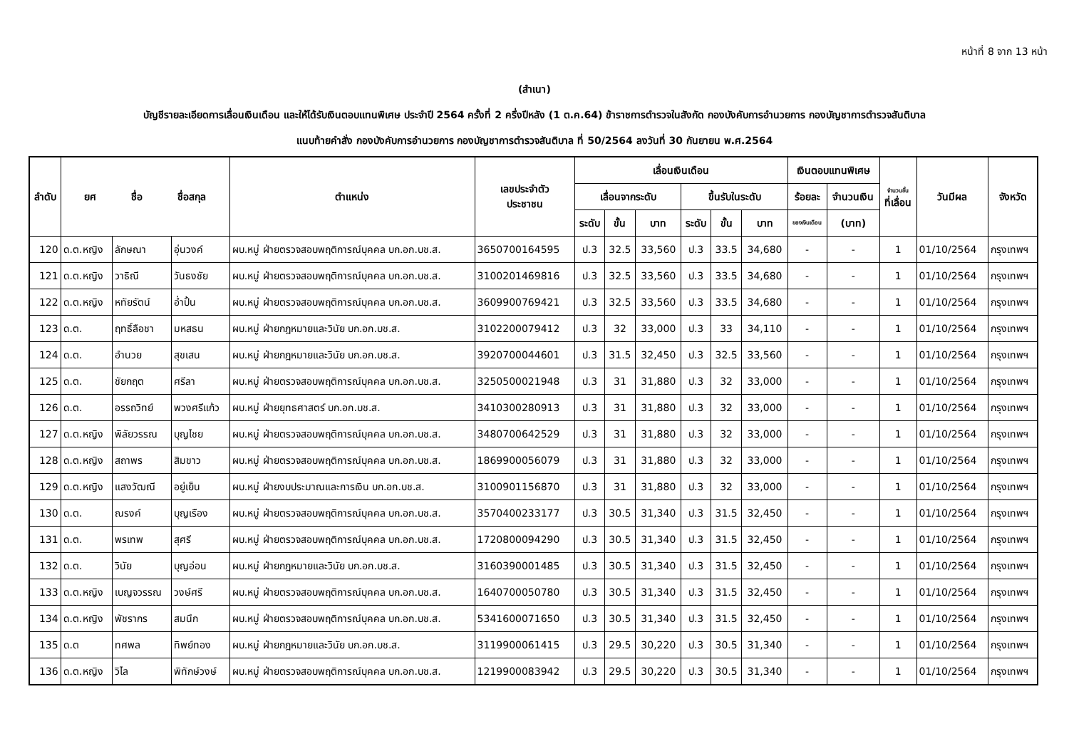หน้าที่ 8 จาก 13 หน้า
(สำเนา)
บัญชีรายละเอียดการเลื่อนเงินเดือน และให้ได้รับเงินตอบแทนพิเศษ ประจำปี 2564 ครั้งที่ 2 ครึ่งปีหลัง (1 ต.ค.64) ข้าราชการตำรวจในสังกัด กองบังคับการอำนวยการ กองบัญชาการตำรวจสันติบาล
แนบท้ายคำสั่ง กองบังคับการอำนวยการ กองบัญชาการตำรวจสันติบาล ที่ 50/2564 ลงวันที่ 30 กันยายน พ.ศ.2564
| ลำดับ | ยศ ชื่อ ชื่อสกุล | | | ตำแหน่ง | เลขประจำตัว ประชาชน | เลื่อนเงินเดือน | | | | | | เงินตอบแทนพิเศษ | | จำนวนขั้น ที่เลื่อน | วันมีผล | จังหวัด |
| --- | --- | --- | --- | --- | --- | --- | --- | --- | --- | --- | --- | --- | --- | --- | --- | --- |
| | | | | | | เลื่อนจากระดับ | | | ขึ้นรับในระดับ | | | ร้อยละ | จำนวนเงิน | | | |
| | | | | | | ระดับ | ขั้น | บาท | ระดับ | ขั้น | บาท | ของเงินเดือน | (บาท) | | | |
| 120 | ด.ต.หญิง | ลักษณา | อุ่นวงค์ | ผบ.หมู่ ฝ่ายตรวจสอบพฤติการณ์บุคคล บก.อก.บช.ส. | 3650700164595 | ป.3 | 32.5 | 33,560 | ป.3 | 33.5 | 34,680 | - | - | 1 | 01/10/2564 | กรุงเทพฯ |
| 121 | ด.ต.หญิง | วาธิณี | วันธงชัย | ผบ.หมู่ ฝ่ายตรวจสอบพฤติการณ์บุคคล บก.อก.บช.ส. | 3100201469816 | ป.3 | 32.5 | 33,560 | ป.3 | 33.5 | 34,680 | - | - | 1 | 01/10/2564 | กรุงเทพฯ |
| 122 | ด.ต.หญิง | หทัยรัตน์ | อ่ำปั้น | ผบ.หมู่ ฝ่ายตรวจสอบพฤติการณ์บุคคล บก.อก.บช.ส. | 3609900769421 | ป.3 | 32.5 | 33,560 | ป.3 | 33.5 | 34,680 | - | - | 1 | 01/10/2564 | กรุงเทพฯ |
| 123 | ด.ต. | ฤทธิ์ลือชา | มหสธน | ผบ.หมู่ ฝ่ายกฎหมายและวินัย บก.อก.บช.ส. | 3102200079412 | ป.3 | 32 | 33,000 | ป.3 | 33 | 34,110 | - | - | 1 | 01/10/2564 | กรุงเทพฯ |
| 124 | ด.ต. | อำนวย | สุขเสน | ผบ.หมู่ ฝ่ายกฎหมายและวินัย บก.อก.บช.ส. | 3920700044601 | ป.3 | 31.5 | 32,450 | ป.3 | 32.5 | 33,560 | - | - | 1 | 01/10/2564 | กรุงเทพฯ |
| 125 | ด.ต. | ชัยกฤต | ศรีลา | ผบ.หมู่ ฝ่ายตรวจสอบพฤติการณ์บุคคล บก.อก.บช.ส. | 3250500021948 | ป.3 | 31 | 31,880 | ป.3 | 32 | 33,000 | - | - | 1 | 01/10/2564 | กรุงเทพฯ |
| 126 | ด.ต. | อรรถวิทย์ | พวงศรีแก้ว | ผบ.หมู่ ฝ่ายยุทธศาสตร์ บก.อก.บช.ส. | 3410300280913 | ป.3 | 31 | 31,880 | ป.3 | 32 | 33,000 | - | - | 1 | 01/10/2564 | กรุงเทพฯ |
| 127 | ด.ต.หญิง | พิลัยวรรณ | บุญไชย | ผบ.หมู่ ฝ่ายตรวจสอบพฤติการณ์บุคคล บก.อก.บช.ส. | 3480700642529 | ป.3 | 31 | 31,880 | ป.3 | 32 | 33,000 | - | - | 1 | 01/10/2564 | กรุงเทพฯ |
| 128 | ด.ต.หญิง | สถาพร | สิมขาว | ผบ.หมู่ ฝ่ายตรวจสอบพฤติการณ์บุคคล บก.อก.บช.ส. | 1869900056079 | ป.3 | 31 | 31,880 | ป.3 | 32 | 33,000 | - | - | 1 | 01/10/2564 | กรุงเทพฯ |
| 129 | ด.ต.หญิง | แสงวัฒณี | อยู่เย็น | ผบ.หมู่ ฝ่ายงบประมาณและการเงิน บก.อก.บช.ส. | 3100901156870 | ป.3 | 31 | 31,880 | ป.3 | 32 | 33,000 | - | - | 1 | 01/10/2564 | กรุงเทพฯ |
| 130 | ด.ต. | ณรงค์ | บุญเรือง | ผบ.หมู่ ฝ่ายตรวจสอบพฤติการณ์บุคคล บก.อก.บช.ส. | 3570400233177 | ป.3 | 30.5 | 31,340 | ป.3 | 31.5 | 32,450 | - | - | 1 | 01/10/2564 | กรุงเทพฯ |
| 131 | ด.ต. | พรเทพ | สุศรี | ผบ.หมู่ ฝ่ายตรวจสอบพฤติการณ์บุคคล บก.อก.บช.ส. | 1720800094290 | ป.3 | 30.5 | 31,340 | ป.3 | 31.5 | 32,450 | - | - | 1 | 01/10/2564 | กรุงเทพฯ |
| 132 | ด.ต. | วินัย | บุญอ่อน | ผบ.หมู่ ฝ่ายกฎหมายและวินัย บก.อก.บช.ส. | 3160390001485 | ป.3 | 30.5 | 31,340 | ป.3 | 31.5 | 32,450 | - | - | 1 | 01/10/2564 | กรุงเทพฯ |
| 133 | ด.ต.หญิง | เบญจวรรณ | วงษ์ศรี | ผบ.หมู่ ฝ่ายตรวจสอบพฤติการณ์บุคคล บก.อก.บช.ส. | 1640700050780 | ป.3 | 30.5 | 31,340 | ป.3 | 31.5 | 32,450 | - | - | 1 | 01/10/2564 | กรุงเทพฯ |
| 134 | ด.ต.หญิง | พัชรากร | สมนึก | ผบ.หมู่ ฝ่ายตรวจสอบพฤติการณ์บุคคล บก.อก.บช.ส. | 5341600071650 | ป.3 | 30.5 | 31,340 | ป.3 | 31.5 | 32,450 | - | - | 1 | 01/10/2564 | กรุงเทพฯ |
| 135 | ด.ต | ทศพล | ทิพย์ทอง | ผบ.หมู่ ฝ่ายกฎหมายและวินัย บก.อก.บช.ส. | 3119900061415 | ป.3 | 29.5 | 30,220 | ป.3 | 30.5 | 31,340 | - | - | 1 | 01/10/2564 | กรุงเทพฯ |
| 136 | ด.ต.หญิง | วิไล | พิทักษ์วงษ์ | ผบ.หมู่ ฝ่ายตรวจสอบพฤติการณ์บุคคล บก.อก.บช.ส. | 1219900083942 | ป.3 | 29.5 | 30,220 | ป.3 | 30.5 | 31,340 | - | - | 1 | 01/10/2564 | กรุงเทพฯ |